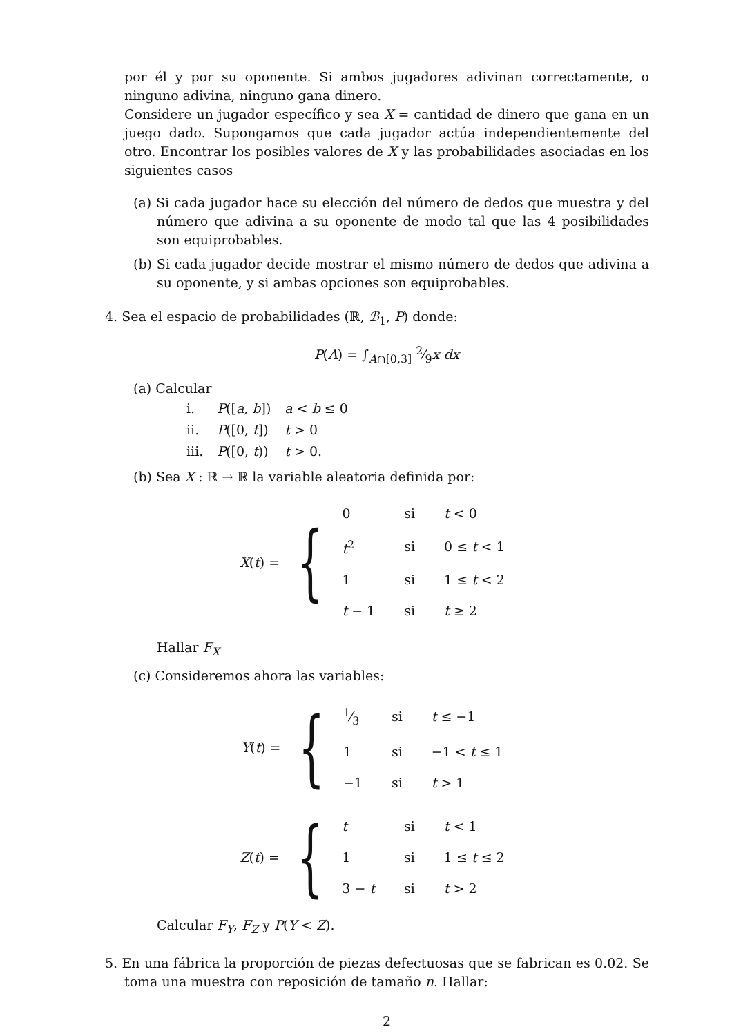por él y por su oponente. Si ambos jugadores adivinan correctamente, o ninguno adivina, ninguno gana dinero.
Considere un jugador específico y sea X = cantidad de dinero que gana en un juego dado. Supongamos que cada jugador actúa independientemente del otro. Encontrar los posibles valores de X y las probabilidades asociadas en los siguientes casos
(a) Si cada jugador hace su elección del número de dedos que muestra y del número que adivina a su oponente de modo tal que las 4 posibilidades son equiprobables.
(b) Si cada jugador decide mostrar el mismo número de dedos que adivina a su oponente, y si ambas opciones son equiprobables.
4. Sea el espacio de probabilidades (ℝ, ℬ<sub>1</sub>, P) donde:
P(A) = ∫<sub>A∩[0,3]</sub> 2⁄9x dx
(a) Calcular
| i. | P ([ a , b ]) | a < b ≤ 0 |
| ii. | P ([0, t ]) | t > 0 |
| iii. | P ([0, t )) | t > 0. |
(b) Sea X : ℝ → ℝ la variable aleatoria definida por:
X(t) = {
| 0 | si | t < 0 |
| t<sup>2</sup> | si | 0 ≤ t < 1 |
| 1 | si | 1 ≤ t < 2 |
| t − 1 | si | t ≥ 2 |
Hallar F<sub>X</sub>
(c) Consideremos ahora las variables:
Y(t) = {
| 1⁄3 | si | t ≤ −1 |
| 1 | si | −1 < t ≤ 1 |
| −1 | si | t > 1 |
Z(t) = {
| t | si | t < 1 |
| 1 | si | 1 ≤ t ≤ 2 |
| 3 − t | si | t > 2 |
Calcular F<sub>Y</sub>, F<sub>Z</sub> y P(Y < Z).
5. En una fábrica la proporción de piezas defectuosas que se fabrican es 0.02. Se toma una muestra con reposición de tamaño n. Hallar:
2